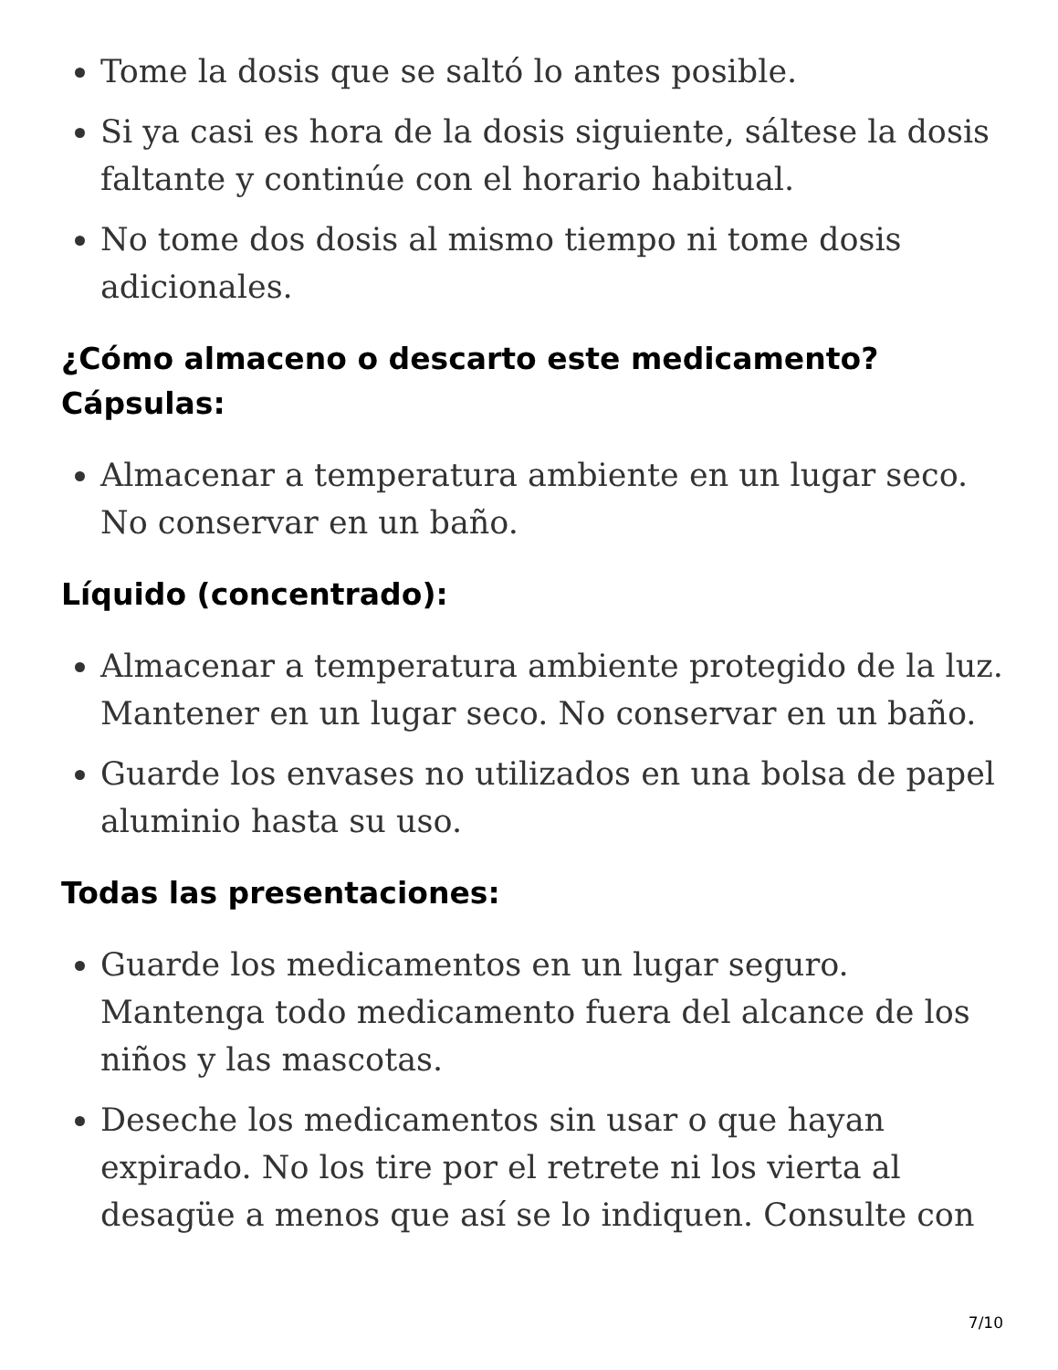Tome la dosis que se saltó lo antes posible.
Si ya casi es hora de la dosis siguiente, sáltese la dosis faltante y continúe con el horario habitual.
No tome dos dosis al mismo tiempo ni tome dosis adicionales.
¿Cómo almaceno o descarto este medicamento?
Cápsulas:
Almacenar a temperatura ambiente en un lugar seco. No conservar en un baño.
Líquido (concentrado):
Almacenar a temperatura ambiente protegido de la luz. Mantener en un lugar seco. No conservar en un baño.
Guarde los envases no utilizados en una bolsa de papel aluminio hasta su uso.
Todas las presentaciones:
Guarde los medicamentos en un lugar seguro. Mantenga todo medicamento fuera del alcance de los niños y las mascotas.
Deseche los medicamentos sin usar o que hayan expirado. No los tire por el retrete ni los vierta al desagüe a menos que así se lo indiquen. Consulte con
7/10